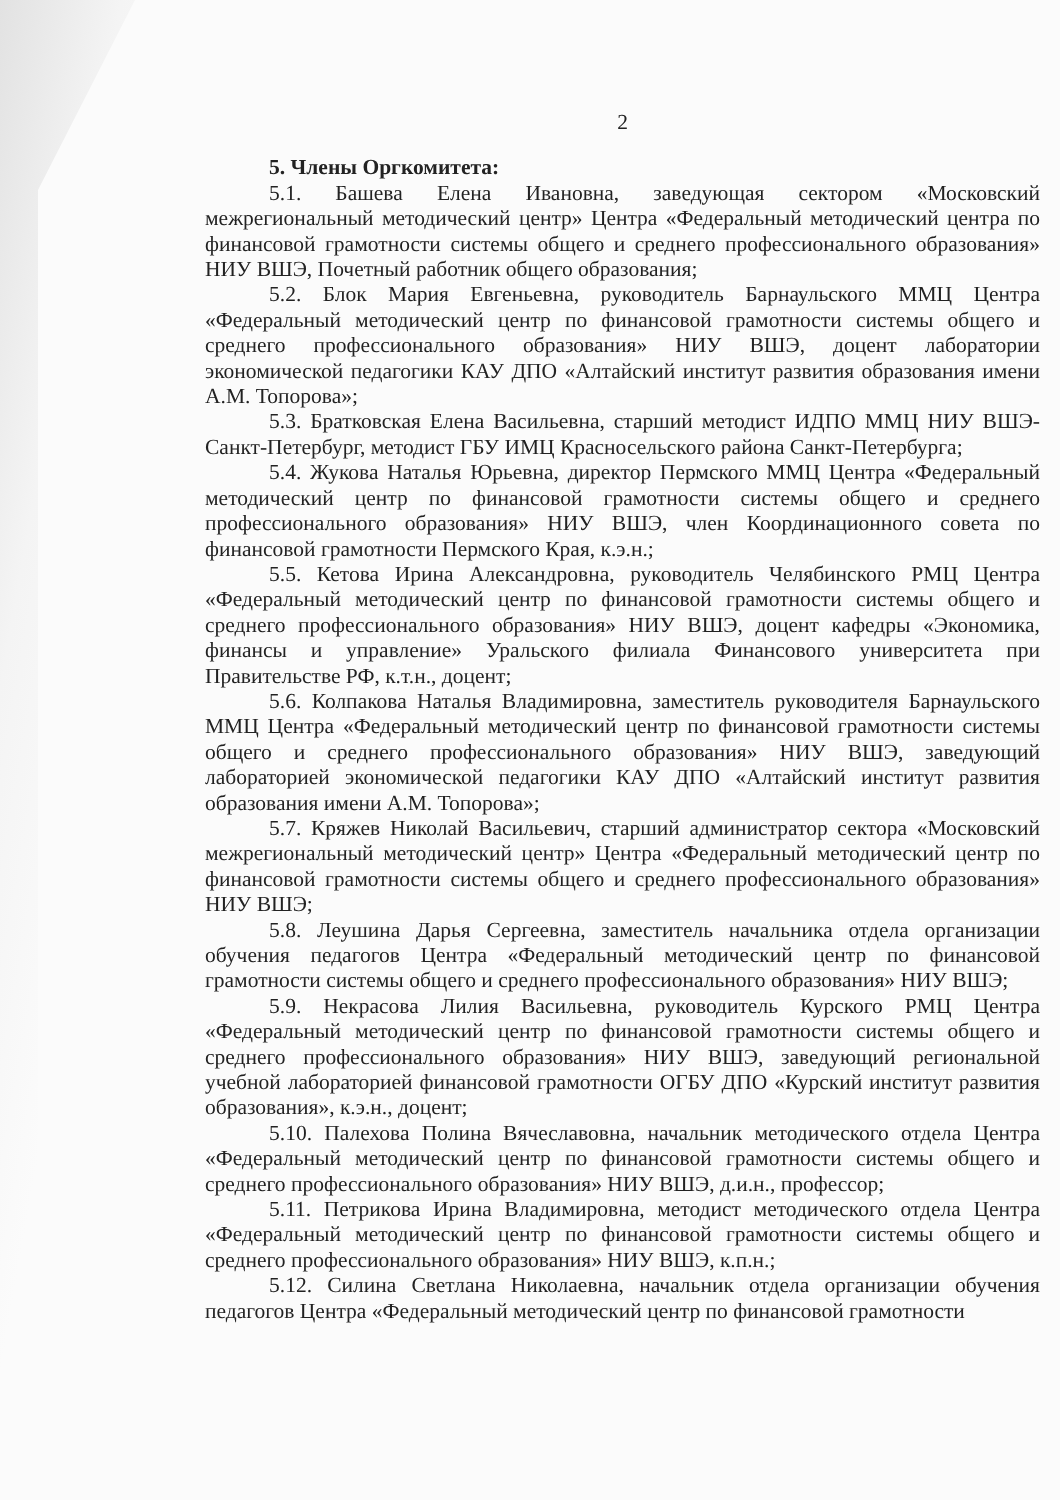2
5. Члены Оргкомитета:
5.1. Башева Елена Ивановна, заведующая сектором «Московский межрегиональный методический центр» Центра «Федеральный методический центра по финансовой грамотности системы общего и среднего профессионального образования» НИУ ВШЭ, Почетный работник общего образования;
5.2. Блок Мария Евгеньевна, руководитель Барнаульского ММЦ Центра «Федеральный методический центр по финансовой грамотности системы общего и среднего профессионального образования» НИУ ВШЭ, доцент лаборатории экономической педагогики КАУ ДПО «Алтайский институт развития образования имени А.М. Топорова»;
5.3. Братковская Елена Васильевна, старший методист ИДПО ММЦ НИУ ВШЭ-Санкт-Петербург, методист ГБУ ИМЦ Красносельского района Санкт-Петербурга;
5.4. Жукова Наталья Юрьевна, директор Пермского ММЦ Центра «Федеральный методический центр по финансовой грамотности системы общего и среднего профессионального образования» НИУ ВШЭ, член Координационного совета по финансовой грамотности Пермского Края, к.э.н.;
5.5. Кетова Ирина Александровна, руководитель Челябинского РМЦ Центра «Федеральный методический центр по финансовой грамотности системы общего и среднего профессионального образования» НИУ ВШЭ, доцент кафедры «Экономика, финансы и управление» Уральского филиала Финансового университета при Правительстве РФ, к.т.н., доцент;
5.6. Колпакова Наталья Владимировна, заместитель руководителя Барнаульского ММЦ Центра «Федеральный методический центр по финансовой грамотности системы общего и среднего профессионального образования» НИУ ВШЭ, заведующий лабораторией экономической педагогики КАУ ДПО «Алтайский институт развития образования имени А.М. Топорова»;
5.7. Кряжев Николай Васильевич, старший администратор сектора «Московский межрегиональный методический центр» Центра «Федеральный методический центр по финансовой грамотности системы общего и среднего профессионального образования» НИУ ВШЭ;
5.8. Леушина Дарья Сергеевна, заместитель начальника отдела организации обучения педагогов Центра «Федеральный методический центр по финансовой грамотности системы общего и среднего профессионального образования» НИУ ВШЭ;
5.9. Некрасова Лилия Васильевна, руководитель Курского РМЦ Центра «Федеральный методический центр по финансовой грамотности системы общего и среднего профессионального образования» НИУ ВШЭ, заведующий региональной учебной лабораторией финансовой грамотности ОГБУ ДПО «Курский институт развития образования», к.э.н., доцент;
5.10. Палехова Полина Вячеславовна, начальник методического отдела Центра «Федеральный методический центр по финансовой грамотности системы общего и среднего профессионального образования» НИУ ВШЭ, д.и.н., профессор;
5.11. Петрикова Ирина Владимировна, методист методического отдела Центра «Федеральный методический центр по финансовой грамотности системы общего и среднего профессионального образования» НИУ ВШЭ, к.п.н.;
5.12. Силина Светлана Николаевна, начальник отдела организации обучения педагогов Центра «Федеральный методический центр по финансовой грамотности